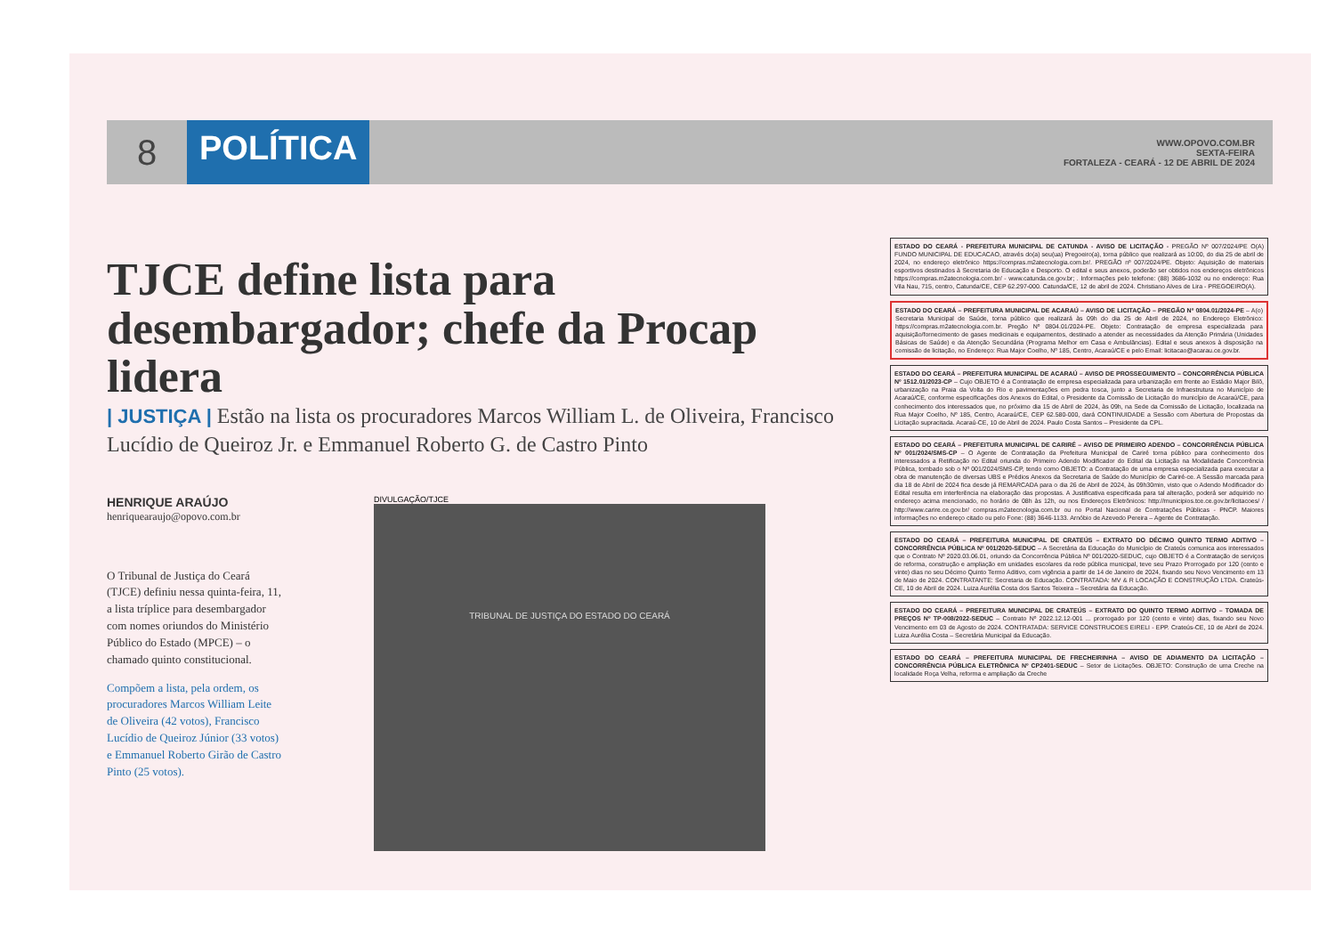8 POLÍTICA
WWW.OPOVO.COM.BR
SEXTA-FEIRA
FORTALEZA - CEARÁ - 12 DE ABRIL DE 2024
TJCE define lista para desembargador; chefe da Procap lidera
| JUSTIÇA | Estão na lista os procuradores Marcos William L. de Oliveira, Francisco Lucídio de Queiroz Jr. e Emmanuel Roberto G. de Castro Pinto
HENRIQUE ARAÚJO
henriquearaujo@opovo.com.br
O Tribunal de Justiça do Ceará (TJCE) definiu nessa quinta-feira, 11, a lista tríplice para desembargador com nomes oriundos do Ministério Público do Estado (MPCE) – o chamado quinto constitucional.
Compõem a lista, pela ordem, os procuradores Marcos William Leite de Oliveira (42 votos), Francisco Lucídio de Queiroz Júnior (33 votos) e Emmanuel Roberto Girão de Castro Pinto (25 votos).
DIVULGAÇÃO/TJCE
TRIBUNAL DE JUSTIÇA DO ESTADO DO CEARÁ
ESTADO DO CEARÁ - PREFEITURA MUNICIPAL DE CATUNDA - AVISO DE LICITAÇÃO - PREGÃO Nº 007/2024/PE O(A) FUNDO MUNICIPAL DE EDUCACAO, através do(a) seu(ua) Pregoeiro(a), torna público que realizará as 10:00, do dia 25 de abril de 2024, no endereço eletrônico https://compras.m2atecnologia.com.br/. PREGÃO nº 007/2024/PE. Objeto: Aquisição de materiais esportivos destinados à Secretaria de Educação e Desporto. O edital e seus anexos, poderão ser obtidos nos endereços eletrônicos https://compras.m2atecnologia.com.br/ - www.catunda.ce.gov.br; . Informações pelo telefone: (88) 3686-1032 ou no endereço: Rua Vila Nau, 715, centro, Catunda/CE, CEP 62.297-000. Catunda/CE, 12 de abril de 2024. Christiano Alves de Lira - PREGOEIRO(A).
ESTADO DO CEARÁ – PREFEITURA MUNICIPAL DE ACARAÚ – AVISO DE LICITAÇÃO – PREGÃO Nº 0804.01/2024-PE – A(o) Secretaria Municipal de Saúde, torna público que realizará às 09h do dia 25 de Abril de 2024, no Endereço Eletrônico: https://compras.m2atecnologia.com.br. Pregão Nº 0804.01/2024-PE. Objeto: Contratação de empresa especializada para aquisição/fornecimento de gases medicinais e equipamentos, destinado a atender as necessidades da Atenção Primária (Unidades Básicas de Saúde) e da Atenção Secundária (Programa Melhor em Casa e Ambulâncias). Edital e seus anexos à disposição na comissão de licitação, no Endereço: Rua Major Coelho, Nº 185, Centro, Acaraú/CE e pelo Email: licitacao@acarau.ce.gov.br.
ESTADO DO CEARÁ – PREFEITURA MUNICIPAL DE ACARAÚ – AVISO DE PROSSEGUIMENTO – CONCORRÊNCIA PÚBLICA Nº 1512.01/2023-CP – Cujo OBJETO é a Contratação de empresa especializada para urbanização em frente ao Estádio Major Bilô, urbanização na Praia da Volta do Rio e pavimentações em pedra tosca, junto a Secretaria de Infraestrutura no Município de Acaraú/CE, conforme especificações dos Anexos do Edital, o Presidente da Comissão de Licitação do município de Acaraú/CE, para conhecimento dos interessados que, no próximo dia 15 de Abril de 2024, às 09h, na Sede da Comissão de Licitação, localizada na Rua Major Coelho, Nº 185, Centro, Acaraú/CE, CEP 62.580-000, dará CONTINUIDADE a Sessão com Abertura de Propostas da Licitação supracitada. Acaraú-CE, 10 de Abril de 2024. Paulo Costa Santos – Presidente da CPL.
ESTADO DO CEARÁ – PREFEITURA MUNICIPAL DE CARIRÉ – AVISO DE PRIMEIRO ADENDO – CONCORRÊNCIA PÚBLICA Nº 001/2024/SMS-CP – O Agente de Contratação da Prefeitura Municipal de Cariré torna público para conhecimento dos interessados a Retificação no Edital oriunda do Primeiro Adendo Modificador do Edital da Licitação na Modalidade Concorrência Pública, tombado sob o Nº 001/2024/SMS-CP, tendo como OBJETO: a Contratação de uma empresa especializada para executar a obra de manutenção de diversas UBS e Prédios Anexos da Secretaria de Saúde do Município de Cariré-ce. A Sessão marcada para dia 18 de Abril de 2024 fica desde já REMARCADA para o dia 26 de Abril de 2024, às 09h30min, visto que o Adendo Modificador do Edital resulta em interferência na elaboração das propostas. A Justificativa especificada para tal alteração, poderá ser adquirido no endereço acima mencionado, no horário de 08h às 12h, ou nos Endereços Eletrônicos: http://municipios.tce.ce.gov.br/licitacoes/ / http://www.carire.ce.gov.br/ compras.m2atecnologia.com.br ou no Portal Nacional de Contratações Públicas - PNCP. Maiores informações no endereço citado ou pelo Fone: (88) 3646-1133. Arnóbio de Azevedo Pereira – Agente de Contratação.
ESTADO DO CEARÁ – PREFEITURA MUNICIPAL DE CRATEÚS – EXTRATO DO DÉCIMO QUINTO TERMO ADITIVO – CONCORRÊNCIA PÚBLICA Nº 001/2020-SEDUC – A Secretária da Educação do Município de Crateús comunica aos interessados que o Contrato Nº 2020.03.06.01, oriundo da Concorrência Pública Nº 001/2020-SEDUC, cujo OBJETO é a Contratação de serviços de reforma, construção e ampliação em unidades escolares da rede pública municipal, teve seu Prazo Prorrogado por 120 (cento e vinte) dias no seu Décimo Quinto Termo Aditivo, com vigência a partir de 14 de Janeiro de 2024, fixando seu Novo Vencimento em 13 de Maio de 2024. CONTRATANTE: Secretaria de Educação. CONTRATADA: MV & R LOCAÇÃO E CONSTRUÇÃO LTDA. Crateús-CE, 10 de Abril de 2024. Luiza Aurélia Costa dos Santos Teixeira – Secretária da Educação.
ESTADO DO CEARÁ – PREFEITURA MUNICIPAL DE CRATEÚS – EXTRATO DO QUINTO TERMO ADITIVO – TOMADA DE PREÇOS Nº TP-008/2022-SEDUC – Contrato Nº 2022.12.12-001 ... prorrogado por 120 (cento e vinte) dias, fixando seu Novo Vencimento em 03 de Agosto de 2024. CONTRATADA: SERVICE CONSTRUCOES EIRELI - EPP. Crateús-CE, 10 de Abril de 2024. Luiza Aurélia Costa – Secretária Municipal da Educação.
ESTADO DO CEARÁ – PREFEITURA MUNICIPAL DE FRECHEIRINHA – AVISO DE ADIAMENTO DA LICITAÇÃO – CONCORRÊNCIA PÚBLICA ELETRÔNICA Nº CP2401-SEDUC – Setor de Licitações. OBJETO: Construção de uma Creche na localidade Roça Velha, reforma e ampliação da Creche